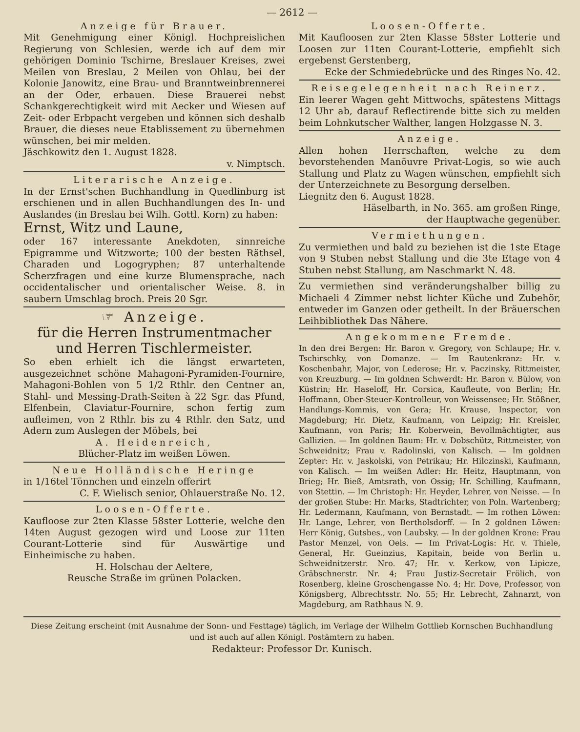— 2612 —
Anzeige für Brauer.
Mit Genehmigung einer Königl. Hochpreislichen Regierung von Schlesien, werde ich auf dem mir gehörigen Dominio Tschirne, Breslauer Kreises, zwei Meilen von Breslau, 2 Meilen von Ohlau, bei der Kolonie Janowitz, eine Brau- und Branntweinbrennerei an der Oder, erbauen. Diese Brauerei nebst Schankgerechtigkeit wird mit Aecker und Wiesen auf Zeit- oder Erbpacht vergeben und können sich deshalb Brauer, die dieses neue Etablissement zu übernehmen wünschen, bei mir melden.
Jäschkowitz den 1. August 1828.
v. Nimptsch.
Literarische Anzeige.
In der Ernst'schen Buchhandlung in Quedlinburg ist erschienen und in allen Buchhandlungen des In- und Auslandes (in Breslau bei Wilh. Gottl. Korn) zu haben:
Ernst, Witz und Laune,
oder 167 interessante Anekdoten, sinnreiche Epigramme und Witzworte; 100 der besten Räthsel, Charaden und Logogryphen; 87 unterhaltende Scherzfragen und eine kurze Blumensprache, nach occidentalischer und orientalischer Weise. 8. in saubern Umschlag broch. Preis 20 Sgr.
☞ Anzeige.
für die Herren Instrumentmacher und Herren Tischlermeister.
So eben erhielt ich die längst erwarteten, ausgezeichnet schöne Mahagoni-Pyramiden-Fournire, Mahagoni-Bohlen von 5 1/2 Rthlr. den Centner an, Stahl- und Messing-Drath-Seiten à 22 Sgr. das Pfund, Elfenbein, Claviatur-Fournire, schon fertig zum aufleimen, von 2 Rthlr. bis zu 4 Rthlr. den Satz, und Adern zum Auslegen der Möbels, bei
A. Heidenreich,
Blücher-Platz im weißen Löwen.
Neue Holländische Heringe
in 1/16tel Tönnchen und einzeln offerirt
C. F. Wielisch senior, Ohlauerstraße No. 12.
Loosen-Offerte.
Kaufloose zur 2ten Klasse 58ster Lotterie, welche den 14ten August gezogen wird und Loose zur 11ten Courant-Lotterie sind für Auswärtige und Einheimische zu haben.
H. Holschau der Aeltere,
Reusche Straße im grünen Polacken.
Loosen-Offerte.
Mit Kaufloosen zur 2ten Klasse 58ster Lotterie und Loosen zur 11ten Courant-Lotterie, empfiehlt sich ergebenst Gerstenberg,
Ecke der Schmiedebrücke und des Ringes No. 42.
Reisegelegenheit nach Reinerz.
Ein leerer Wagen geht Mittwochs, spätestens Mittags 12 Uhr ab, darauf Reflectirende bitte sich zu melden beim Lohnkutscher Walther, langen Holzgasse N. 3.
Anzeige.
Allen hohen Herrschaften, welche zu dem bevorstehenden Manöuvre Privat-Logis, so wie auch Stallung und Platz zu Wagen wünschen, empfiehlt sich der Unterzeichnete zu Besorgung derselben.
Liegnitz den 6. August 1828.
Häselbarth, in No. 365. am großen Ringe,
der Hauptwache gegenüber.
Vermiethungen.
Zu vermiethen und bald zu beziehen ist die 1ste Etage von 9 Stuben nebst Stallung und die 3te Etage von 4 Stuben nebst Stallung, am Naschmarkt N. 48.
Zu vermiethen sind veränderungshalber billig zu Michaeli 4 Zimmer nebst lichter Küche und Zubehör, entweder im Ganzen oder getheilt. In der Bräuerschen Leihbibliothek Das Nähere.
Angekommene Fremde.
In den drei Bergen: Hr. Baron v. Gregory, von Schlaupe; Hr. v. Tschirschky, von Domanze. — Im Rautenkranz: Hr. v. Koschenbahr, Major, von Lederose; Hr. v. Paczinsky, Rittmeister, von Kreuzburg. — Im goldnen Schwerdt: Hr. Baron v. Bülow, von Küstrin; Hr. Haseloff, Hr. Corsica, Kaufleute, von Berlin; Hr. Hoffmann, Ober-Steuer-Kontrolleur, von Weissensee; Hr. Stößner, Handlungs-Kommis, von Gera; Hr. Krause, Inspector, von Magdeburg; Hr. Dietz, Kaufmann, von Leipzig; Hr. Kreisler, Kaufmann, von Paris; Hr. Koberwein, Bevollmächtigter, aus Gallizien. — Im goldnen Baum: Hr. v. Dobschütz, Rittmeister, von Schweidnitz; Frau v. Radolinski, von Kalisch. — Im goldnen Zepter: Hr. v. Jaskolski, von Petrikau; Hr. Hilczinski, Kaufmann, von Kalisch. — Im weißen Adler: Hr. Heitz, Hauptmann, von Brieg; Hr. Bieß, Amtsrath, von Ossig; Hr. Schilling, Kaufmann, von Stettin. — Im Christoph: Hr. Heyder, Lehrer, von Neisse. — In der großen Stube: Hr. Marks, Stadtrichter, von Poln. Wartenberg; Hr. Ledermann, Kaufmann, von Bernstadt. — Im rothen Löwen: Hr. Lange, Lehrer, von Bertholsdorff. — In 2 goldnen Löwen: Herr König, Gutsbes., von Laubsky. — In der goldnen Krone: Frau Pastor Menzel, von Oels. — Im Privat-Logis: Hr. v. Thiele, General, Hr. Gueinzius, Kapitain, beide von Berlin u. Schweidnitzerstr. Nro. 47; Hr. v. Kerkow, von Lipicze, Gräbschnerstr. Nr. 4; Frau Justiz-Secretair Frölich, von Rosenberg, kleine Groschengasse No. 4; Hr. Dove, Professor, von Königsberg, Albrechtsstr. No. 55; Hr. Lebrecht, Zahnarzt, von Magdeburg, am Rathhaus N. 9.
Diese Zeitung erscheint (mit Ausnahme der Sonn- und Festtage) täglich, im Verlage der Wilhelm Gottlieb Kornschen Buchhandlung und ist auch auf allen Königl. Postämtern zu haben.
Redakteur: Professor Dr. Kunisch.